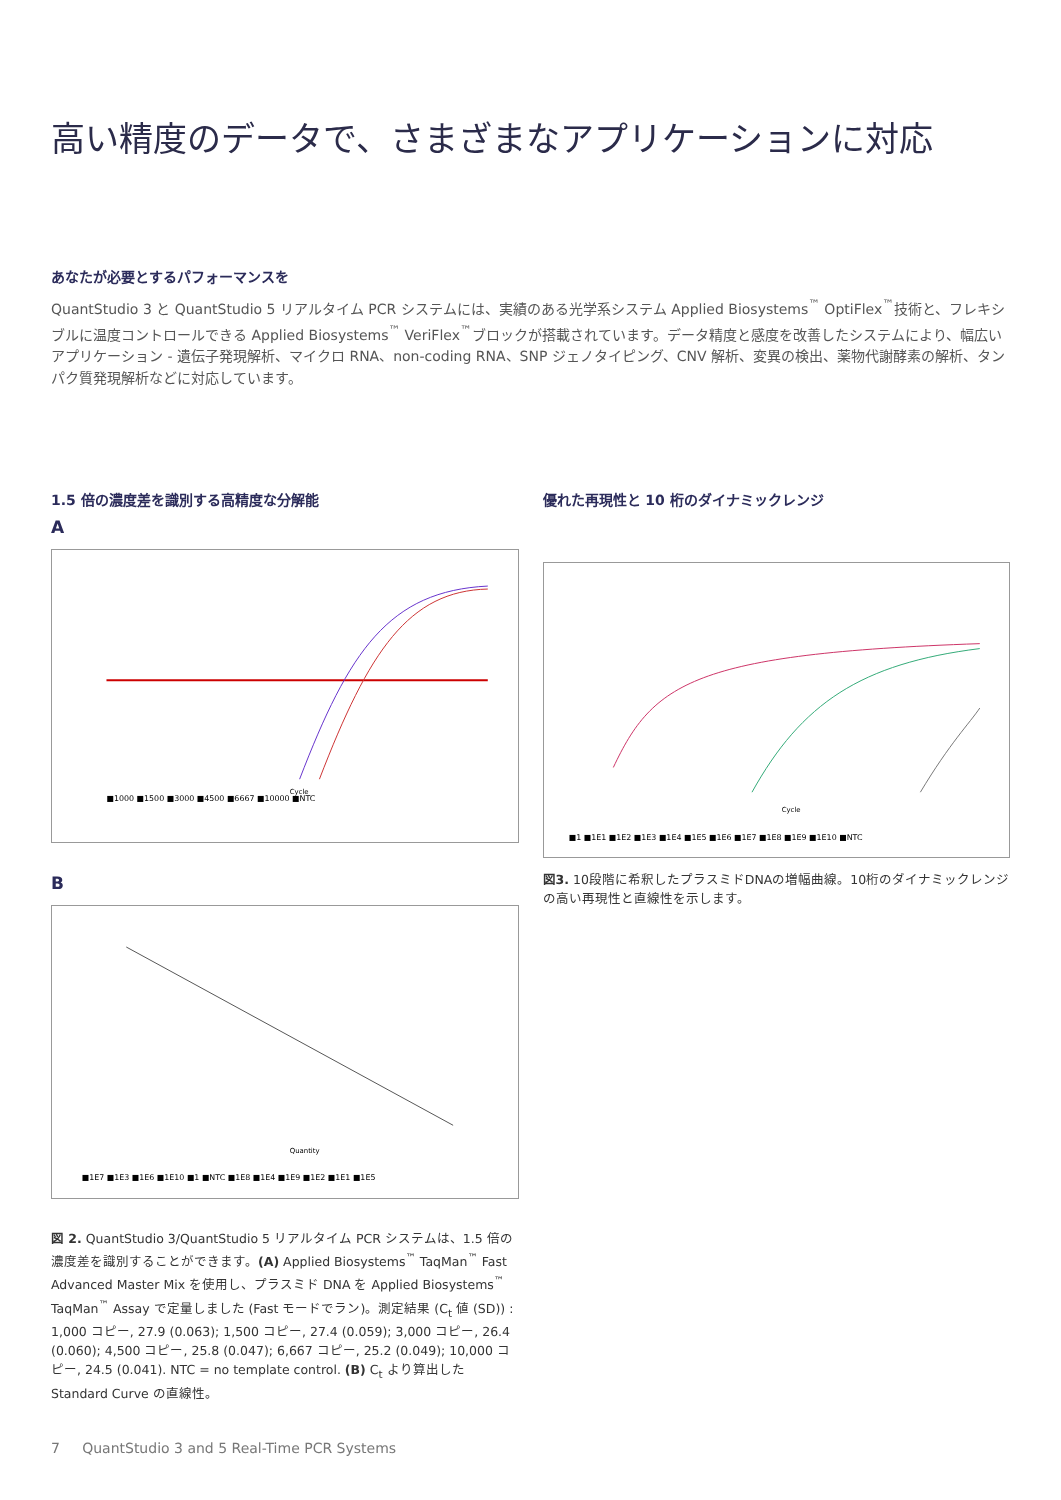高い精度のデータで、さまざまなアプリケーションに対応
あなたが必要とするパフォーマンスを
QuantStudio 3 と QuantStudio 5 リアルタイム PCR システムには、実績のある光学系システム Applied Biosystems<sup>™</sup> OptiFlex<sup>™</sup>技術と、フレキシブルに温度コントロールできる Applied Biosystems<sup>™</sup> VeriFlex<sup>™</sup>ブロックが搭載されています。データ精度と感度を改善したシステムにより、幅広いアプリケーション - 遺伝子発現解析、マイクロ RNA、non-coding RNA、SNP ジェノタイピング、CNV 解析、変異の検出、薬物代謝酵素の解析、タンパク質発現解析などに対応しています。
1.5 倍の濃度差を識別する高精度な分解能
A
■1000 ■1500 ■3000 ■4500 ■6667 ■10000 ■NTC
Cycle
B
Quantity
■1E7 ■1E3 ■1E6 ■1E10 ■1 ■NTC ■1E8 ■1E4 ■1E9 ■1E2 ■1E1 ■1E5
図 2. QuantStudio 3/QuantStudio 5 リアルタイム PCR システムは、1.5 倍の濃度差を識別することができます。(A) Applied Biosystems<sup>™</sup> TaqMan<sup>™</sup> Fast Advanced Master Mix を使用し、プラスミド DNA を Applied Biosystems<sup>™</sup> TaqMan<sup>™</sup> Assay で定量しました (Fast モードでラン)。測定結果 (C<sub>t</sub> 値 (SD)) : 1,000 コピー, 27.9 (0.063); 1,500 コピー, 27.4 (0.059); 3,000 コピー, 26.4 (0.060); 4,500 コピー, 25.8 (0.047); 6,667 コピー, 25.2 (0.049); 10,000 コピー, 24.5 (0.041). NTC = no template control. (B) C<sub>t</sub> より算出した Standard Curve の直線性。
優れた再現性と 10 桁のダイナミックレンジ
Cycle
■1 ■1E1 ■1E2 ■1E3 ■1E4 ■1E5 ■1E6 ■1E7 ■1E8 ■1E9 ■1E10 ■NTC
図3. 10段階に希釈したプラスミドDNAの増幅曲線。10桁のダイナミックレンジの高い再現性と直線性を示します。
7 QuantStudio 3 and 5 Real-Time PCR Systems